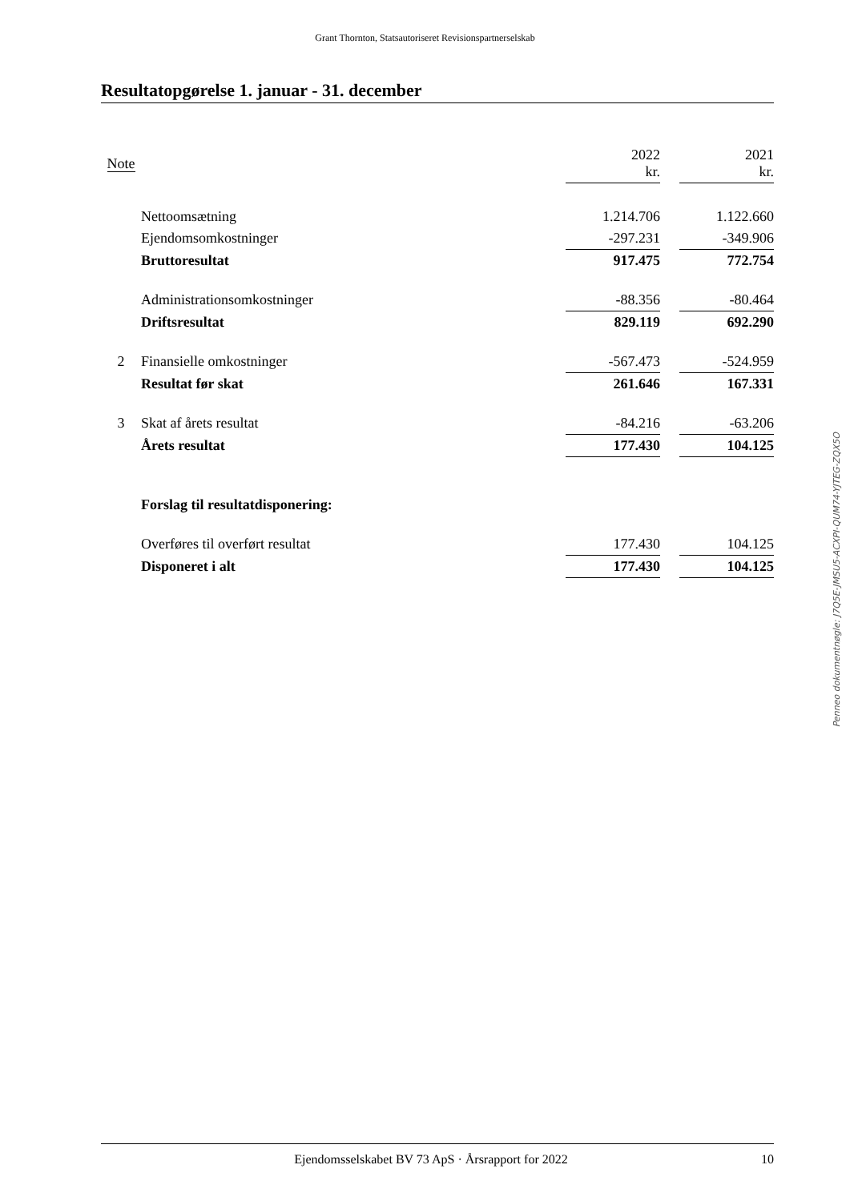Grant Thornton, Statsautoriseret Revisionspartnerselskab
Resultatopgørelse 1. januar - 31. december
| Note | | 2022 kr. | | 2021 kr. |
| --- | --- | --- | --- | --- |
| | Nettoomsætning | 1.214.706 | | 1.122.660 |
| | Ejendomsomkostninger | -297.231 | | -349.906 |
| | Bruttoresultat | 917.475 | | 772.754 |
| | Administrationsomkostninger | -88.356 | | -80.464 |
| | Driftsresultat | 829.119 | | 692.290 |
| 2 | Finansielle omkostninger | -567.473 | | -524.959 |
| | Resultat før skat | 261.646 | | 167.331 |
| 3 | Skat af årets resultat | -84.216 | | -63.206 |
| | Årets resultat | 177.430 | | 104.125 |
| | Forslag til resultatdisponering: | | | |
| | Overføres til overført resultat | 177.430 | | 104.125 |
| | Disponeret i alt | 177.430 | | 104.125 |
Penneo dokumentnøgle: J7Q5E-JMSU5-ACXPI-QUM74-YJTEG-ZQX5O
Ejendomsselskabet BV 73 ApS · Årsrapport for 2022 10